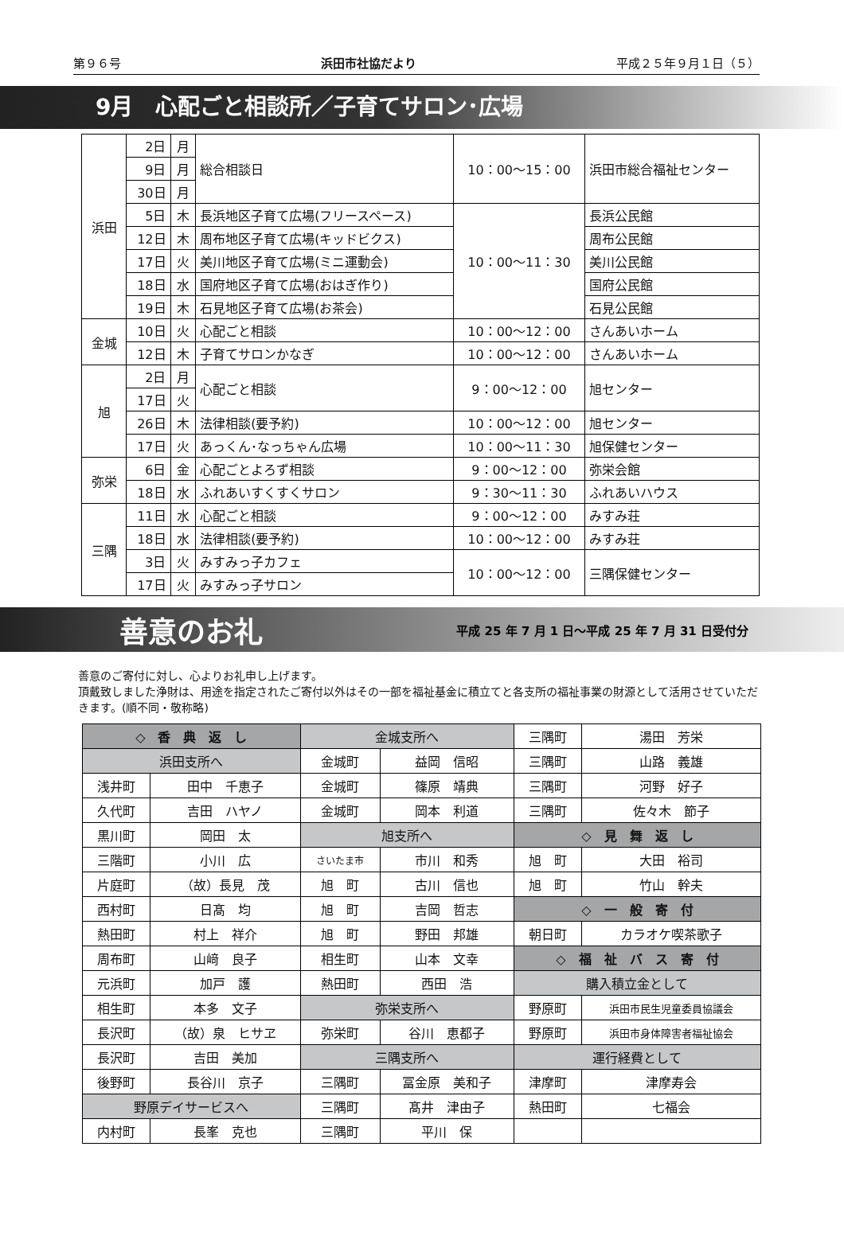第９６号 浜田市社協だより 平成２５年９月１日（５）
9月　心配ごと相談所／子育てサロン･広場
| 浜田 | 2日 | 月 | 総合相談日 | 10：00～15：00 | 浜田市総合福祉センター |
| | 9日 | 月 | | | |
| | 30日 | 月 | | | |
| | 5日 | 木 | 長浜地区子育て広場(フリースペース) | 10：00～11：30 | 長浜公民館 |
| | 12日 | 木 | 周布地区子育て広場(キッドビクス) | | 周布公民館 |
| | 17日 | 火 | 美川地区子育て広場(ミニ運動会) | | 美川公民館 |
| | 18日 | 水 | 国府地区子育て広場(おはぎ作り) | | 国府公民館 |
| | 19日 | 木 | 石見地区子育て広場(お茶会) | | 石見公民館 |
| 金城 | 10日 | 火 | 心配ごと相談 | 10：00～12：00 | さんあいホーム |
| | 12日 | 木 | 子育てサロンかなぎ | 10：00～12：00 | さんあいホーム |
| 旭 | 2日 | 月 | 心配ごと相談 | 9：00～12：00 | 旭センター |
| | 17日 | 火 | | | |
| | 26日 | 木 | 法律相談(要予約) | 10：00～12：00 | 旭センター |
| | 17日 | 火 | あっくん･なっちゃん広場 | 10：00～11：30 | 旭保健センター |
| 弥栄 | 6日 | 金 | 心配ごとよろず相談 | 9：00～12：00 | 弥栄会館 |
| | 18日 | 水 | ふれあいすくすくサロン | 9：30～11：30 | ふれあいハウス |
| 三隅 | 11日 | 水 | 心配ごと相談 | 9：00～12：00 | みすみ荘 |
| | 18日 | 水 | 法律相談(要予約) | 10：00～12：00 | みすみ荘 |
| | 3日 | 火 | みすみっ子カフェ | 10：00～12：00 | 三隅保健センター |
| | 17日 | 火 | みすみっ子サロン | | |
善意のお礼 平成 25 年 7 月 1 日～平成 25 年 7 月 31 日受付分
善意のご寄付に対し、心よりお礼申し上げます。
頂戴致しました浄財は、用途を指定されたご寄付以外はその一部を福祉基金に積立てと各支所の福祉事業の財源として活用させていただきます。(順不同・敬称略)
| ◇ 香 典 返 し | | 金城支所へ | | 三隅町 | 湯田 芳栄 |
| 浜田支所へ | | 金城町 | 益岡 信昭 | 三隅町 | 山路 義雄 |
| 浅井町 | 田中 千恵子 | 金城町 | 篠原 靖典 | 三隅町 | 河野 好子 |
| 久代町 | 吉田 ハヤノ | 金城町 | 岡本 利道 | 三隅町 | 佐々木 節子 |
| 黒川町 | 岡田 太 | 旭支所へ | | ◇ 見 舞 返 し | |
| 三階町 | 小川 広 | さいたま市 | 市川 和秀 | 旭 町 | 大田 裕司 |
| 片庭町 | （故）長見 茂 | 旭 町 | 古川 信也 | 旭 町 | 竹山 幹夫 |
| 西村町 | 日髙 均 | 旭 町 | 吉岡 哲志 | ◇ 一 般 寄 付 | |
| 熱田町 | 村上 祥介 | 旭 町 | 野田 邦雄 | 朝日町 | カラオケ喫茶歌子 |
| 周布町 | 山﨑 良子 | 相生町 | 山本 文幸 | ◇ 福 祉 バ ス 寄 付 | |
| 元浜町 | 加戸 護 | 熱田町 | 西田 浩 | 購入積立金として | |
| 相生町 | 本多 文子 | 弥栄支所へ | | 野原町 | 浜田市民生児童委員協議会 |
| 長沢町 | （故）泉 ヒサヱ | 弥栄町 | 谷川 恵都子 | 野原町 | 浜田市身体障害者福祉協会 |
| 長沢町 | 吉田 美加 | 三隅支所へ | | 運行経費として | |
| 後野町 | 長谷川 京子 | 三隅町 | 冨金原 美和子 | 津摩町 | 津摩寿会 |
| 野原デイサービスへ | | 三隅町 | 髙井 津由子 | 熱田町 | 七福会 |
| 内村町 | 長峯 克也 | 三隅町 | 平川 保 | | |